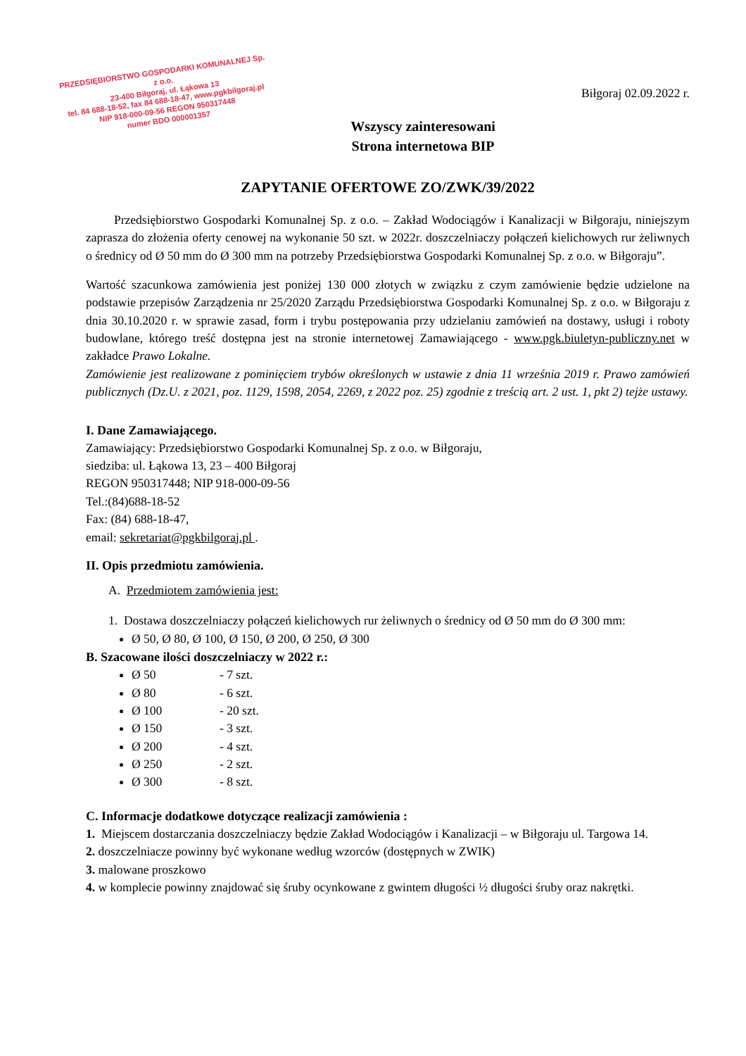PRZEDSIĘBIORSTWO GOSPODARKI KOMUNALNEJ Sp. z o.o.
23-400 Biłgoraj, ul. Łąkowa 13
tel. 84 688-18-52, fax 84 688-18-47, www.pgkbilgoraj.pl
NIP 918-000-09-56 REGON 950317448
numer BDO 000001357
Biłgoraj 02.09.2022 r.
Wszyscy zainteresowani
Strona internetowa BIP
ZAPYTANIE OFERTOWE ZO/ZWK/39/2022
Przedsiębiorstwo Gospodarki Komunalnej Sp. z o.o. – Zakład Wodociągów i Kanalizacji w Biłgoraju, niniejszym zaprasza do złożenia oferty cenowej na wykonanie 50 szt. w 2022r. doszczelniaczy połączeń kielichowych rur żeliwnych o średnicy od Ø 50 mm do Ø 300 mm na potrzeby Przedsiębiorstwa Gospodarki Komunalnej Sp. z o.o. w Biłgoraju”.
Wartość szacunkowa zamówienia jest poniżej 130 000 złotych w związku z czym zamówienie będzie udzielone na podstawie przepisów Zarządzenia nr 25/2020 Zarządu Przedsiębiorstwa Gospodarki Komunalnej Sp. z o.o. w Biłgoraju z dnia 30.10.2020 r. w sprawie zasad, form i trybu postępowania przy udzielaniu zamówień na dostawy, usługi i roboty budowlane, którego treść dostępna jest na stronie internetowej Zamawiającego - www.pgk.biuletyn-publiczny.net w zakładce Prawo Lokalne.
Zamówienie jest realizowane z pominięciem trybów określonych w ustawie z dnia 11 września 2019 r. Prawo zamówień publicznych (Dz.U. z 2021, poz. 1129, 1598, 2054, 2269, z 2022 poz. 25) zgodnie z treścią art. 2 ust. 1, pkt 2) tejże ustawy.
I. Dane Zamawiającego.
Zamawiający: Przedsiębiorstwo Gospodarki Komunalnej Sp. z o.o. w Biłgoraju,
siedziba: ul. Łąkowa 13, 23 – 400 Biłgoraj
REGON 950317448; NIP 918-000-09-56
Tel.:(84)688-18-52
Fax: (84) 688-18-47,
email: sekretariat@pgkbilgoraj.pl .
II. Opis przedmiotu zamówienia.
A. Przedmiotem zamówienia jest:
1. Dostawa doszczelniaczy połączeń kielichowych rur żeliwnych o średnicy od Ø 50 mm do Ø 300 mm:
Ø 50, Ø 80, Ø 100, Ø 150, Ø 200, Ø 250, Ø 300
B. Szacowane ilości doszczelniaczy w 2022 r.:
Ø 50 - 7 szt.
Ø 80 - 6 szt.
Ø 100 - 20 szt.
Ø 150 - 3 szt.
Ø 200 - 4 szt.
Ø 250 - 2 szt.
Ø 300 - 8 szt.
C. Informacje dodatkowe dotyczące realizacji zamówienia :
1. Miejscem dostarczania doszczelniaczy będzie Zakład Wodociągów i Kanalizacji – w Biłgoraju ul. Targowa 14.
2. doszczelniacze powinny być wykonane według wzorców (dostępnych w ZWIK)
3. malowane proszkowo
4. w komplecie powinny znajdować się śruby ocynkowane z gwintem długości ½ długości śruby oraz nakrętki.